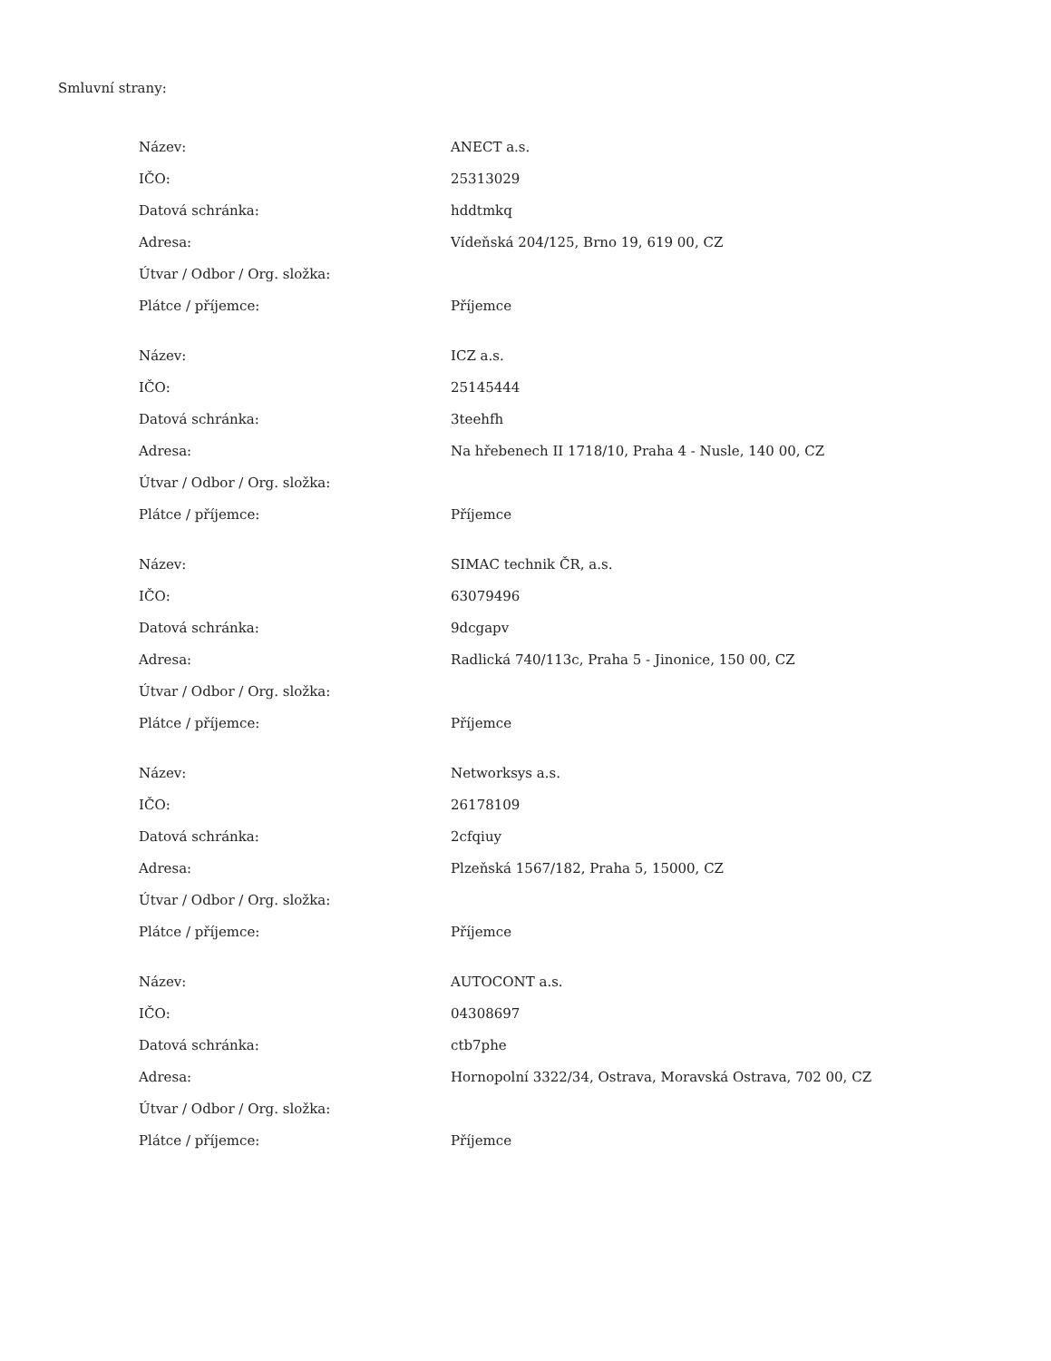Smluvní strany:
| Název: | ANECT a.s. |
| IČO: | 25313029 |
| Datová schránka: | hddtmkq |
| Adresa: | Vídeňská 204/125, Brno 19, 619 00, CZ |
| Útvar / Odbor / Org. složka: | |
| Plátce / příjemce: | Příjemce |
| Název: | ICZ a.s. |
| IČO: | 25145444 |
| Datová schránka: | 3teehfh |
| Adresa: | Na hřebenech II 1718/10, Praha 4 - Nusle, 140 00, CZ |
| Útvar / Odbor / Org. složka: | |
| Plátce / příjemce: | Příjemce |
| Název: | SIMAC technik ČR, a.s. |
| IČO: | 63079496 |
| Datová schránka: | 9dcgapv |
| Adresa: | Radlická 740/113c, Praha 5 - Jinonice, 150 00, CZ |
| Útvar / Odbor / Org. složka: | |
| Plátce / příjemce: | Příjemce |
| Název: | Networksys a.s. |
| IČO: | 26178109 |
| Datová schránka: | 2cfqiuy |
| Adresa: | Plzeňská 1567/182, Praha 5, 15000, CZ |
| Útvar / Odbor / Org. složka: | |
| Plátce / příjemce: | Příjemce |
| Název: | AUTOCONT a.s. |
| IČO: | 04308697 |
| Datová schránka: | ctb7phe |
| Adresa: | Hornopolní 3322/34, Ostrava, Moravská Ostrava, 702 00, CZ |
| Útvar / Odbor / Org. složka: | |
| Plátce / příjemce: | Příjemce |